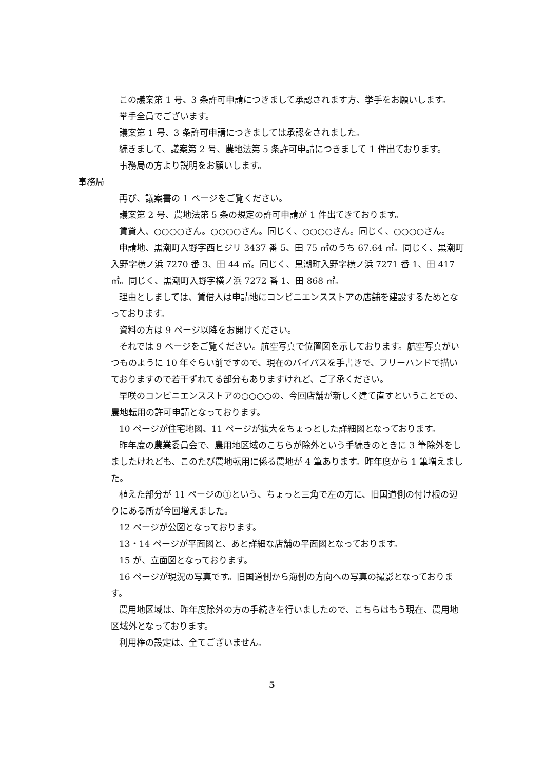この議案第 1 号、3 条許可申請につきまして承認されます方、挙手をお願いします。
挙手全員でございます。
議案第 1 号、3 条許可申請につきましては承認をされました。
続きまして、議案第 2 号、農地法第 5 条許可申請につきまして 1 件出ております。
事務局の方より説明をお願いします。
事務局
再び、議案書の 1 ページをご覧ください。
議案第 2 号、農地法第 5 条の規定の許可申請が 1 件出てきております。
賃貸人、○○○○さん。○○○○さん。同じく、○○○○さん。同じく、○○○○さん。
申請地、黒潮町入野字西ヒジリ 3437 番 5、田 75 ㎡のうち 67.64 ㎡。同じく、黒潮町入野字横ノ浜 7270 番 3、田 44 ㎡。同じく、黒潮町入野字横ノ浜 7271 番 1、田 417 ㎡。同じく、黒潮町入野字横ノ浜 7272 番 1、田 868 ㎡。
理由としましては、賃借人は申請地にコンビニエンスストアの店舗を建設するためとなっております。
資料の方は 9 ページ以降をお開けください。
それでは 9 ページをご覧ください。航空写真で位置図を示しております。航空写真がいつものように 10 年ぐらい前ですので、現在のバイパスを手書きで、フリーハンドで描いておりますので若干ずれてる部分もありますけれど、ご了承ください。
早咲のコンビニエンスストアの○○○○の、今回店舗が新しく建て直すということでの、農地転用の許可申請となっております。
10 ページが住宅地図、11 ページが拡大をちょっとした詳細図となっております。
昨年度の農業委員会で、農用地区域のこちらが除外という手続きのときに 3 筆除外をしましたけれども、このたび農地転用に係る農地が 4 筆あります。昨年度から 1 筆増えました。
植えた部分が 11 ページの①という、ちょっと三角で左の方に、旧国道側の付け根の辺りにある所が今回増えました。
12 ページが公図となっております。
13・14 ページが平面図と、あと詳細な店舗の平面図となっております。
15 が、立面図となっております。
16 ページが現況の写真です。旧国道側から海側の方向への写真の撮影となっております。
農用地区域は、昨年度除外の方の手続きを行いましたので、こちらはもう現在、農用地区域外となっております。
利用権の設定は、全てございません。
5